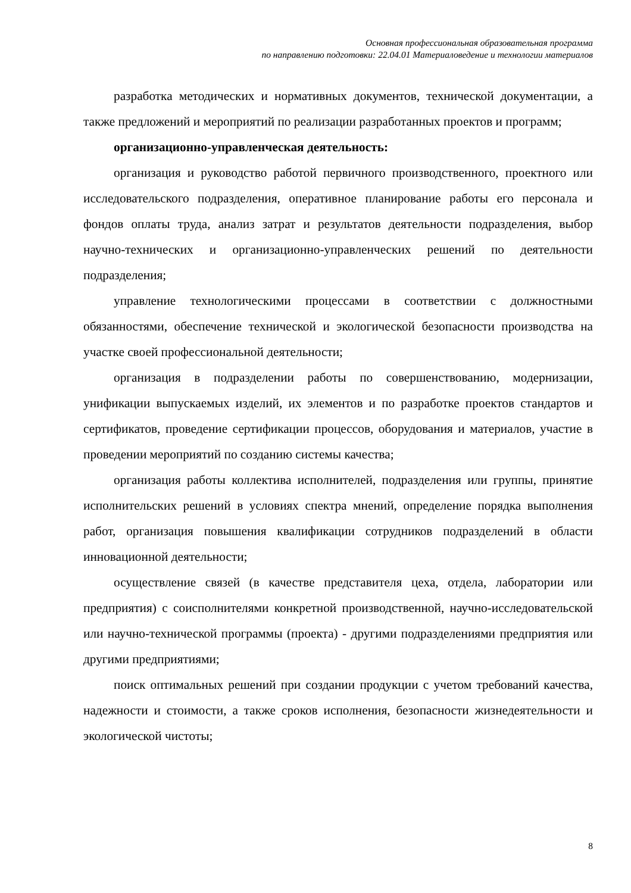Основная профессиональная образовательная программа
по направлению подготовки: 22.04.01 Материаловедение и технологии материалов
разработка методических и нормативных документов, технической документации, а также предложений и мероприятий по реализации разработанных проектов и программ;
организационно-управленческая деятельность:
организация и руководство работой первичного производственного, проектного или исследовательского подразделения, оперативное планирование работы его персонала и фондов оплаты труда, анализ затрат и результатов деятельности подразделения, выбор научно-технических и организационно-управленческих решений по деятельности подразделения;
управление технологическими процессами в соответствии с должностными обязанностями, обеспечение технической и экологической безопасности производства на участке своей профессиональной деятельности;
организация в подразделении работы по совершенствованию, модернизации, унификации выпускаемых изделий, их элементов и по разработке проектов стандартов и сертификатов, проведение сертификации процессов, оборудования и материалов, участие в проведении мероприятий по созданию системы качества;
организация работы коллектива исполнителей, подразделения или группы, принятие исполнительских решений в условиях спектра мнений, определение порядка выполнения работ, организация повышения квалификации сотрудников подразделений в области инновационной деятельности;
осуществление связей (в качестве представителя цеха, отдела, лаборатории или предприятия) с соисполнителями конкретной производственной, научно-исследовательской или научно-технической программы (проекта) - другими подразделениями предприятия или другими предприятиями;
поиск оптимальных решений при создании продукции с учетом требований качества, надежности и стоимости, а также сроков исполнения, безопасности жизнедеятельности и экологической чистоты;
8